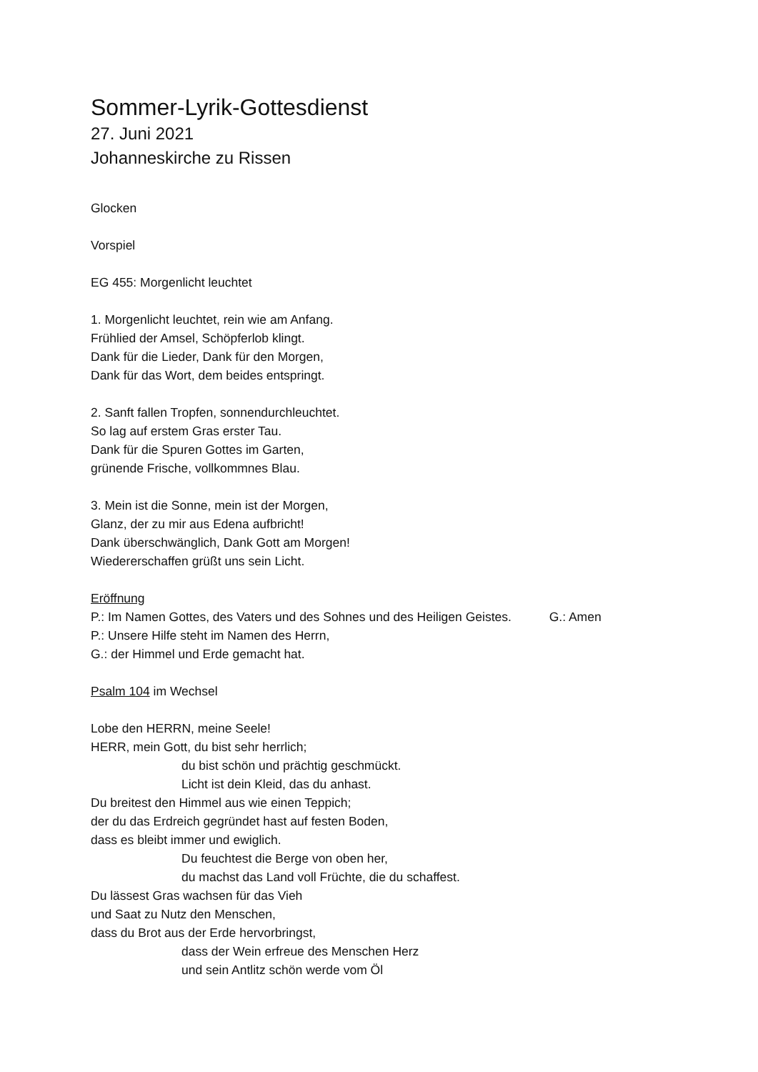Sommer-Lyrik-Gottesdienst
27. Juni 2021
Johanneskirche zu Rissen
Glocken
Vorspiel
EG 455: Morgenlicht leuchtet
1. Morgenlicht leuchtet, rein wie am Anfang.
Frühlied der Amsel, Schöpferlob klingt.
Dank für die Lieder, Dank für den Morgen,
Dank für das Wort, dem beides entspringt.
2. Sanft fallen Tropfen, sonnendurchleuchtet.
So lag auf erstem Gras erster Tau.
Dank für die Spuren Gottes im Garten,
grünende Frische, vollkommnes Blau.
3. Mein ist die Sonne, mein ist der Morgen,
Glanz, der zu mir aus Edena aufbricht!
Dank überschwänglich, Dank Gott am Morgen!
Wiedererschaffen grüßt uns sein Licht.
Eröffnung
P.: Im Namen Gottes, des Vaters und des Sohnes und des Heiligen Geistes. G.: Amen
P.: Unsere Hilfe steht im Namen des Herrn,
G.: der Himmel und Erde gemacht hat.
Psalm 104 im Wechsel
Lobe den HERRN, meine Seele!
HERR, mein Gott, du bist sehr herrlich;
du bist schön und prächtig geschmückt.
Licht ist dein Kleid, das du anhast.
Du breitest den Himmel aus wie einen Teppich;
der du das Erdreich gegründet hast auf festen Boden,
dass es bleibt immer und ewiglich.
Du feuchtest die Berge von oben her,
du machst das Land voll Früchte, die du schaffest.
Du lässest Gras wachsen für das Vieh
und Saat zu Nutz den Menschen,
dass du Brot aus der Erde hervorbringst,
dass der Wein erfreue des Menschen Herz
und sein Antlitz schön werde vom Öl